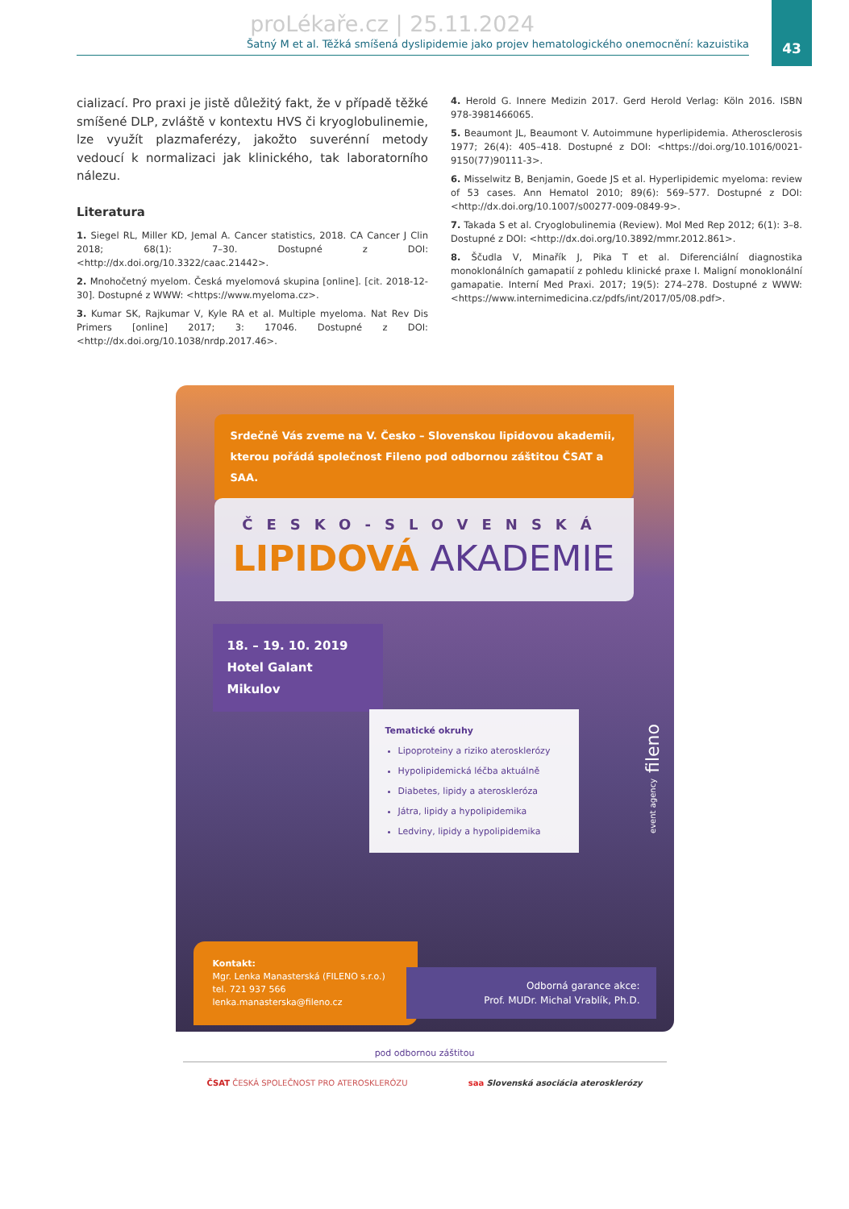43
proLékaře.cz | 25.11.2024
Šatný M et al. Těžká smíšená dyslipidemie jako projev hematologického onemocnění: kazuistika
cializací. Pro praxi je jistě důležitý fakt, že v případě těžké smíšené DLP, zvláště v kontextu HVS či kryoglobulinemie, lze využít plazmaferézy, jakožto suverénní metody vedoucí k normalizaci jak klinického, tak laboratorního nálezu.
Literatura
1. Siegel RL, Miller KD, Jemal A. Cancer statistics, 2018. CA Cancer J Clin 2018; 68(1): 7–30. Dostupné z DOI: <http://dx.doi.org/10.3322/caac.21442>.
2. Mnohočetný myelom. Česká myelomová skupina [online]. [cit. 2018-12-30]. Dostupné z WWW: <https://www.myeloma.cz>.
3. Kumar SK, Rajkumar V, Kyle RA et al. Multiple myeloma. Nat Rev Dis Primers [online] 2017; 3: 17046. Dostupné z DOI: <http://dx.doi.org/10.1038/nrdp.2017.46>.
4. Herold G. Innere Medizin 2017. Gerd Herold Verlag: Köln 2016. ISBN 978-3981466065.
5. Beaumont JL, Beaumont V. Autoimmune hyperlipidemia. Atherosclerosis 1977; 26(4): 405–418. Dostupné z DOI: <https://doi.org/10.1016/0021-9150(77)90111-3>.
6. Misselwitz B, Benjamin, Goede JS et al. Hyperlipidemic myeloma: review of 53 cases. Ann Hematol 2010; 89(6): 569–577. Dostupné z DOI: <http://dx.doi.org/10.1007/s00277-009-0849-9>.
7. Takada S et al. Cryoglobulinemia (Review). Mol Med Rep 2012; 6(1): 3–8. Dostupné z DOI: <http://dx.doi.org/10.3892/mmr.2012.861>.
8. Ščudla V, Minařík J, Pika T et al. Diferenciální diagnostika monoklonálních gamapatií z pohledu klinické praxe I. Maligní monoklonální gamapatie. Interní Med Praxi. 2017; 19(5): 274–278. Dostupné z WWW: <https://www.internimedicina.cz/pdfs/int/2017/05/08.pdf>.
Srdečně Vás zveme na V. Česko – Slovenskou lipidovou akademii, kterou pořádá společnost Fileno pod odbornou záštitou ČSAT a SAA.
ČESKO-SLOVENSKÁ
LIPIDOVÁ AKADEMIE
18. – 19. 10. 2019
Hotel Galant
Mikulov
Tematické okruhy
Lipoproteiny a riziko aterosklerózy
Hypolipidemická léčba aktuálně
Diabetes, lipidy a ateroskleróza
Játra, lipidy a hypolipidemika
Ledviny, lipidy a hypolipidemika
event agency fileno
Kontakt:
Mgr. Lenka Manasterská (FILENO s.r.o.)
tel. 721 937 566
lenka.manasterska@fileno.cz
Odborná garance akce:
Prof. MUDr. Michal Vrablík, Ph.D.
pod odbornou záštitou
ČSAT ČESKÁ SPOLEČNOST PRO ATEROSKLERÓZU
saa Slovenská asociácia aterosklerózy